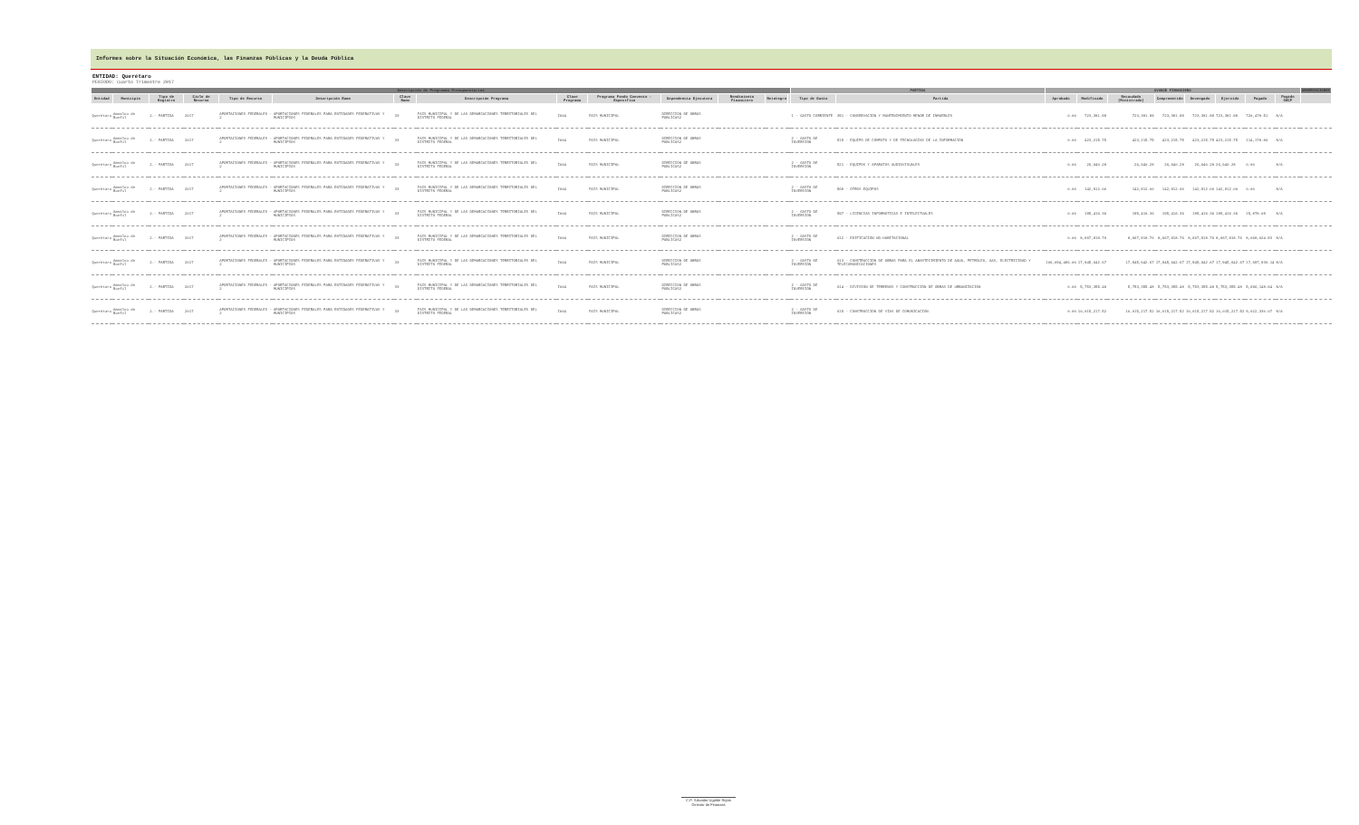Informes sobre la Situación Económica, las Finanzas Públicas y la Deuda Pública
ENTIDAD: Querétaro
PERIODO: Cuarto Trimestre 2017
| Descripción de Programas Presupuestarios | | | | | | | | | | | | | | PARTIDA | | AVANCE FINANCIERO | | | | | | | | OBSERVACIONES |
| --- | --- | --- | --- | --- | --- | --- | --- | --- | --- | --- | --- | --- | --- | --- | --- | --- | --- | --- | --- | --- | --- | --- | --- | --- |
| Entidad | Municipio | Tipo de Registro | Ciclo de Recurso | Tipo de Recurso | Descripción Ramo | Clave Ramo | Descripción Programa | Clave Programa | Programa Fondo Convenio - Específico | Dependencia Ejecutora | Rendimiento Financiero | Reintegro | | Tipo de Gasto | Partida | Aprobado | Modificado | Recaudado (Ministrado) | Comprometido | Devengado | Ejercido | Pagado | Pagado SHCP | |
| Querétaro | Amealco de Bonfil | 2.- PARTIDA | 2017 | APORTACIONES FEDERALES - 2 | APORTACIONES FEDERALES PARA ENTIDADES FEDERATIVAS Y MUNICIPIOS | 33 | FAIS MUNICIPAL Y DE LAS DEMARCACIONES TERRITORIALES DEL DISTRITO FEDERAL | I004 | FAIS MUNICIPAL | DIRECCION DE OBRAS PUBLICAS2 | | | | 1 - GASTO CORRIENTE | 351 - CONSERVACIÓN Y MANTENIMIENTO MENOR DE INMUEBLES | 0.00 | 723,381.99 | 723,381.99 | 723,381.99 | 723,381.99 | 723,381.99 | 720,478.51 | N/A | |
| Querétaro | Amealco de Bonfil | 2.- PARTIDA | 2017 | APORTACIONES FEDERALES - 2 | APORTACIONES FEDERALES PARA ENTIDADES FEDERATIVAS Y MUNICIPIOS | 33 | FAIS MUNICIPAL Y DE LAS DEMARCACIONES TERRITORIALES DEL DISTRITO FEDERAL | I004 | FAIS MUNICIPAL | DIRECCION DE OBRAS PUBLICAS2 | | | | 2 - GASTO DE INVERSIÓN | 515 - EQUIPO DE CÓMPUTO Y DE TECNOLOGÍAS DE LA INFORMACIÓN | 0.00 | 423,215.75 | 423,215.75 | 423,215.75 | 423,215.75 | 423,215.75 | 114,178.80 | N/A | |
| Querétaro | Amealco de Bonfil | 2.- PARTIDA | 2017 | APORTACIONES FEDERALES - 2 | APORTACIONES FEDERALES PARA ENTIDADES FEDERATIVAS Y MUNICIPIOS | 33 | FAIS MUNICIPAL Y DE LAS DEMARCACIONES TERRITORIALES DEL DISTRITO FEDERAL | I004 | FAIS MUNICIPAL | DIRECCION DE OBRAS PUBLICAS2 | | | | 2 - GASTO DE INVERSIÓN | 521 - EQUIPOS Y APARATOS AUDIOVISUALES | 0.00 | 26,640.28 | 26,640.28 | 26,640.28 | 26,640.28 | 26,640.28 | 0.00 | N/A | |
| Querétaro | Amealco de Bonfil | 2.- PARTIDA | 2017 | APORTACIONES FEDERALES - 2 | APORTACIONES FEDERALES PARA ENTIDADES FEDERATIVAS Y MUNICIPIOS | 33 | FAIS MUNICIPAL Y DE LAS DEMARCACIONES TERRITORIALES DEL DISTRITO FEDERAL | I004 | FAIS MUNICIPAL | DIRECCION DE OBRAS PUBLICAS2 | | | | 2 - GASTO DE INVERSIÓN | 569 - OTROS EQUIPOS | 0.00 | 142,912.00 | 142,912.00 | 142,912.00 | 142,912.00 | 142,912.00 | 0.00 | N/A | |
| Querétaro | Amealco de Bonfil | 2.- PARTIDA | 2017 | APORTACIONES FEDERALES - 2 | APORTACIONES FEDERALES PARA ENTIDADES FEDERATIVAS Y MUNICIPIOS | 33 | FAIS MUNICIPAL Y DE LAS DEMARCACIONES TERRITORIALES DEL DISTRITO FEDERAL | I004 | FAIS MUNICIPAL | DIRECCION DE OBRAS PUBLICAS2 | | | | 2 - GASTO DE INVERSIÓN | 597 - LICENCIAS INFORMÁTICAS E INTELECTUALES | 0.00 | 195,416.36 | 195,416.36 | 195,416.36 | 195,416.36 | 195,416.36 | 15,878.08 | N/A | |
| Querétaro | Amealco de Bonfil | 2.- PARTIDA | 2017 | APORTACIONES FEDERALES - 2 | APORTACIONES FEDERALES PARA ENTIDADES FEDERATIVAS Y MUNICIPIOS | 33 | FAIS MUNICIPAL Y DE LAS DEMARCACIONES TERRITORIALES DEL DISTRITO FEDERAL | I004 | FAIS MUNICIPAL | DIRECCION DE OBRAS PUBLICAS2 | | | | 2 - GASTO DE INVERSIÓN | 612 - EDIFICACIÓN NO HABITACIONAL | 0.00 | 8,667,918.76 | 8,667,918.76 | 8,667,918.76 | 8,667,918.76 | 8,667,918.76 | 8,068,024.93 | N/A | |
| Querétaro | Amealco de Bonfil | 2.- PARTIDA | 2017 | APORTACIONES FEDERALES - 2 | APORTACIONES FEDERALES PARA ENTIDADES FEDERATIVAS Y MUNICIPIOS | 33 | FAIS MUNICIPAL Y DE LAS DEMARCACIONES TERRITORIALES DEL DISTRITO FEDERAL | I004 | FAIS MUNICIPAL | DIRECCION DE OBRAS PUBLICAS2 | | | | 2 - GASTO DE INVERSIÓN | 613 - CONSTRUCCIÓN DE OBRAS PARA EL ABASTECIMIENTO DE AGUA, PETRÓLEO, GAS, ELECTRICIDAD Y TELECOMUNICACIONES | 106,094,496.00 | 17,945,642.67 | 17,945,642.67 | 17,945,642.67 | 17,945,642.67 | 17,945,642.67 | 17,697,936.14 | N/A | |
| Querétaro | Amealco de Bonfil | 2.- PARTIDA | 2017 | APORTACIONES FEDERALES - 2 | APORTACIONES FEDERALES PARA ENTIDADES FEDERATIVAS Y MUNICIPIOS | 33 | FAIS MUNICIPAL Y DE LAS DEMARCACIONES TERRITORIALES DEL DISTRITO FEDERAL | I004 | FAIS MUNICIPAL | DIRECCION DE OBRAS PUBLICAS2 | | | | 2 - GASTO DE INVERSIÓN | 614 - DIVISIÓN DE TERRENOS Y CONSTRUCCIÓN DE OBRAS DE URBANIZACIÓN | 0.00 | 5,753,355.48 | 5,753,355.48 | 5,753,355.48 | 5,753,355.48 | 5,753,355.48 | 5,696,148.64 | N/A | |
| Querétaro | Amealco de Bonfil | 2.- PARTIDA | 2017 | APORTACIONES FEDERALES - 2 | APORTACIONES FEDERALES PARA ENTIDADES FEDERATIVAS Y MUNICIPIOS | 33 | FAIS MUNICIPAL Y DE LAS DEMARCACIONES TERRITORIALES DEL DISTRITO FEDERAL | I004 | FAIS MUNICIPAL | DIRECCION DE OBRAS PUBLICAS2 | | | | 2 - GASTO DE INVERSIÓN | 615 - CONSTRUCCIÓN DE VÍAS DE COMUNICACIÓN | 0.00 | 10,015,217.52 | 10,015,217.52 | 10,015,217.52 | 10,015,217.52 | 10,015,217.52 | 9,022,330.07 | N/A | |
C.P. Salvador Ugalde Rojas
Director de Finanzas